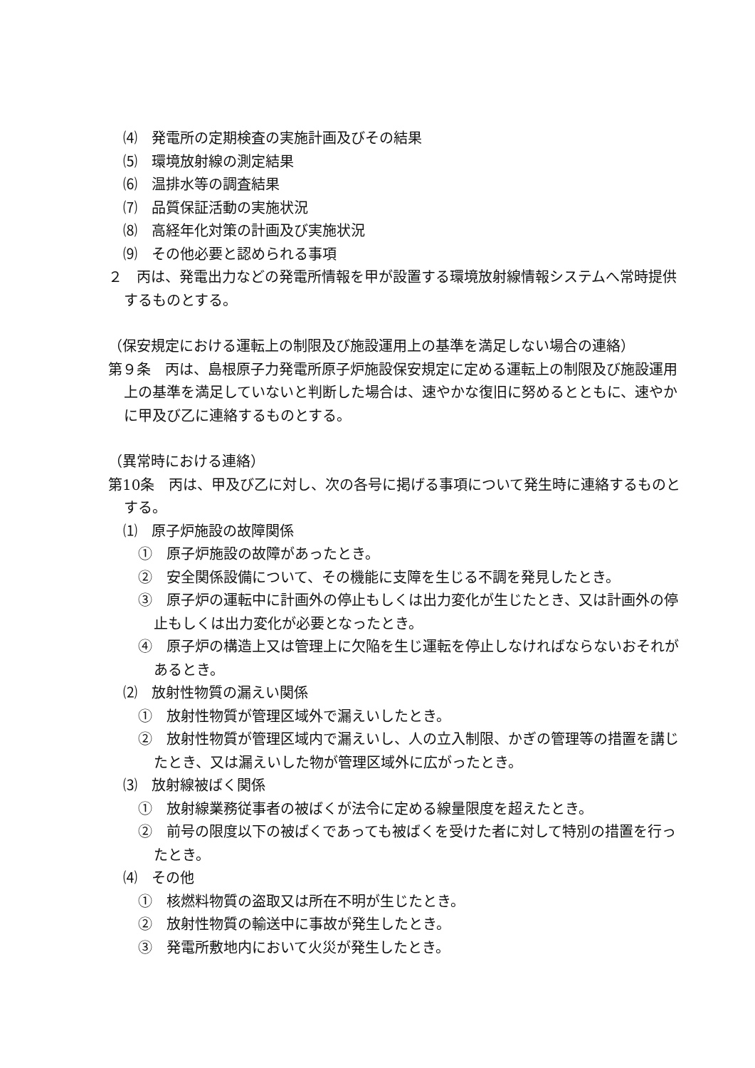⑷　発電所の定期検査の実施計画及びその結果
⑸　環境放射線の測定結果
⑹　温排水等の調査結果
⑺　品質保証活動の実施状況
⑻　高経年化対策の計画及び実施状況
⑼　その他必要と認められる事項
２　丙は、発電出力などの発電所情報を甲が設置する環境放射線情報システムへ常時提供するものとする。
（保安規定における運転上の制限及び施設運用上の基準を満足しない場合の連絡）
第９条　丙は、島根原子力発電所原子炉施設保安規定に定める運転上の制限及び施設運用上の基準を満足していないと判断した場合は、速やかな復旧に努めるとともに、速やかに甲及び乙に連絡するものとする。
（異常時における連絡）
第10条　丙は、甲及び乙に対し、次の各号に掲げる事項について発生時に連絡するものとする。
⑴　原子炉施設の故障関係
①　原子炉施設の故障があったとき。
②　安全関係設備について、その機能に支障を生じる不調を発見したとき。
③　原子炉の運転中に計画外の停止もしくは出力変化が生じたとき、又は計画外の停止もしくは出力変化が必要となったとき。
④　原子炉の構造上又は管理上に欠陥を生じ運転を停止しなければならないおそれがあるとき。
⑵　放射性物質の漏えい関係
①　放射性物質が管理区域外で漏えいしたとき。
②　放射性物質が管理区域内で漏えいし、人の立入制限、かぎの管理等の措置を講じたとき、又は漏えいした物が管理区域外に広がったとき。
⑶　放射線被ばく関係
①　放射線業務従事者の被ばくが法令に定める線量限度を超えたとき。
②　前号の限度以下の被ばくであっても被ばくを受けた者に対して特別の措置を行ったとき。
⑷　その他
①　核燃料物質の盗取又は所在不明が生じたとき。
②　放射性物質の輸送中に事故が発生したとき。
③　発電所敷地内において火災が発生したとき。